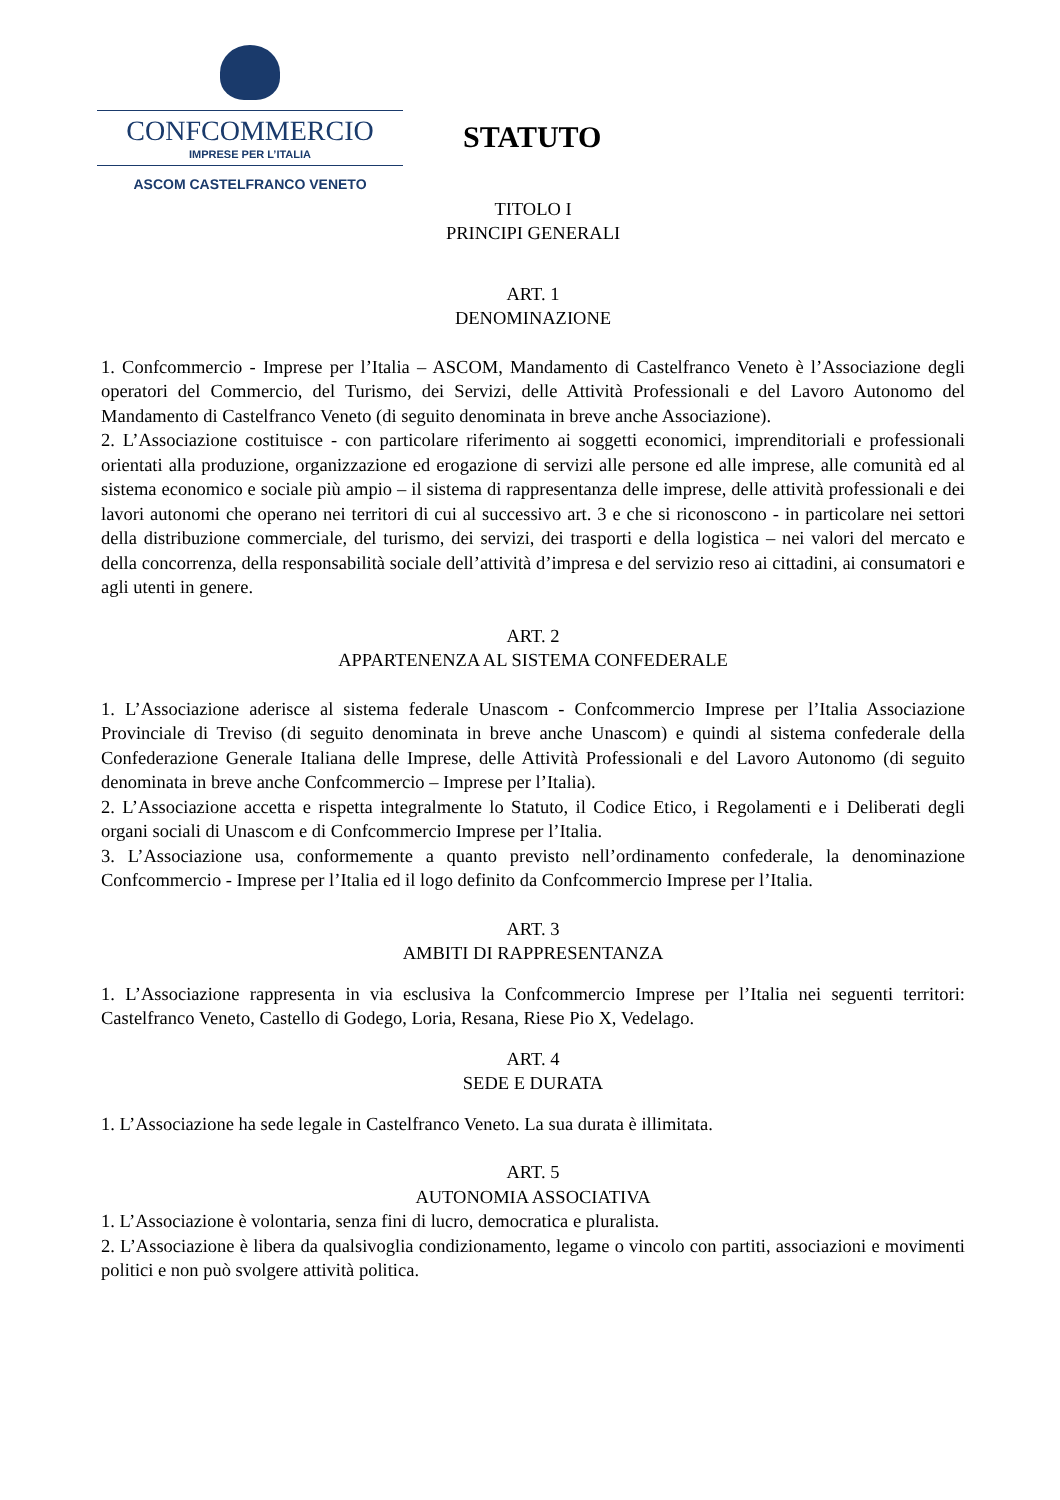CONFCOMMERCIO
IMPRESE PER L’ITALIA
ASCOM CASTELFRANCO VENETO
STATUTO
TITOLO I
PRINCIPI GENERALI
ART. 1
DENOMINAZIONE
1. Confcommercio - Imprese per l’Italia – ASCOM, Mandamento di Castelfranco Veneto è l’Associazione degli operatori del Commercio, del Turismo, dei Servizi, delle Attività Professionali e del Lavoro Autonomo del Mandamento di Castelfranco Veneto (di seguito denominata in breve anche Associazione).
2. L’Associazione costituisce - con particolare riferimento ai soggetti economici, imprenditoriali e professionali orientati alla produzione, organizzazione ed erogazione di servizi alle persone ed alle imprese, alle comunità ed al sistema economico e sociale più ampio – il sistema di rappresentanza delle imprese, delle attività professionali e dei lavori autonomi che operano nei territori di cui al successivo art. 3 e che si riconoscono - in particolare nei settori della distribuzione commerciale, del turismo, dei servizi, dei trasporti e della logistica – nei valori del mercato e della concorrenza, della responsabilità sociale dell’attività d’impresa e del servizio reso ai cittadini, ai consumatori e agli utenti in genere.
ART. 2
APPARTENENZA AL SISTEMA CONFEDERALE
1. L’Associazione aderisce al sistema federale Unascom - Confcommercio Imprese per l’Italia Associazione Provinciale di Treviso (di seguito denominata in breve anche Unascom) e quindi al sistema confederale della Confederazione Generale Italiana delle Imprese, delle Attività Professionali e del Lavoro Autonomo (di seguito denominata in breve anche Confcommercio – Imprese per l’Italia).
2. L’Associazione accetta e rispetta integralmente lo Statuto, il Codice Etico, i Regolamenti e i Deliberati degli organi sociali di Unascom e di Confcommercio Imprese per l’Italia.
3. L’Associazione usa, conformemente a quanto previsto nell’ordinamento confederale, la denominazione Confcommercio - Imprese per l’Italia ed il logo definito da Confcommercio Imprese per l’Italia.
ART. 3
AMBITI DI RAPPRESENTANZA
1. L’Associazione rappresenta in via esclusiva la Confcommercio Imprese per l’Italia nei seguenti territori: Castelfranco Veneto, Castello di Godego, Loria, Resana, Riese Pio X, Vedelago.
ART. 4
SEDE E DURATA
1. L’Associazione ha sede legale in Castelfranco Veneto. La sua durata è illimitata.
ART. 5
AUTONOMIA ASSOCIATIVA
1. L’Associazione è volontaria, senza fini di lucro, democratica e pluralista.
2. L’Associazione è libera da qualsivoglia condizionamento, legame o vincolo con partiti, associazioni e movimenti politici e non può svolgere attività politica.